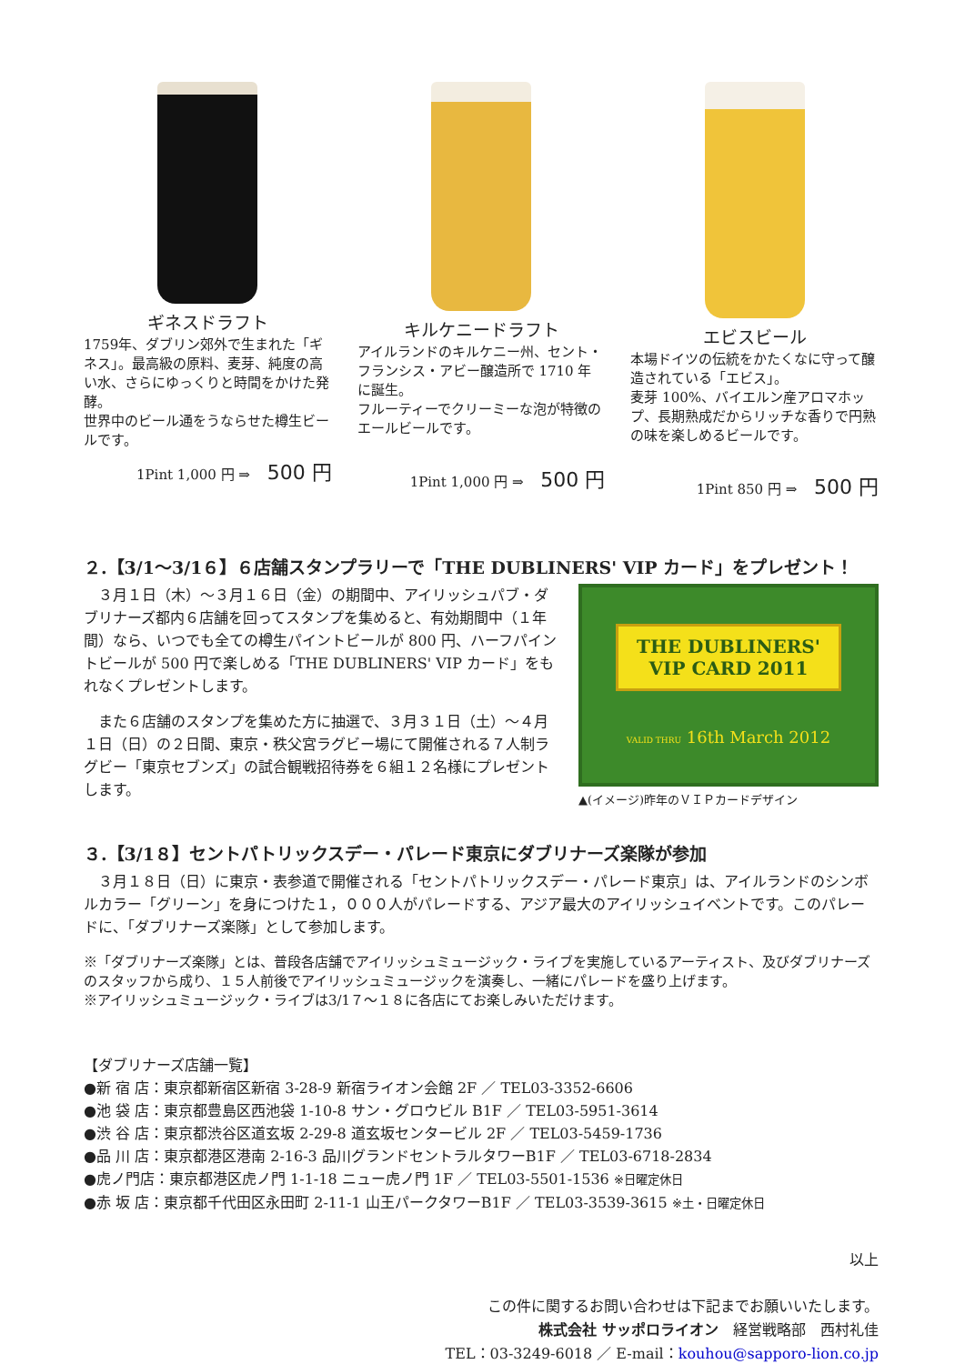ギネスドラフト
1759年、ダブリン郊外で生まれた「ギネス」。最高級の原料、麦芽、純度の高い水、さらにゆっくりと時間をかけた発酵。
世界中のビール通をうならせた樽生ビールです。
1Pint 1,000 円 ⇒ 500 円
キルケニードラフト
アイルランドのキルケニー州、セント・フランシス・アビー醸造所で 1710 年に誕生。
フルーティーでクリーミーな泡が特徴のエールビールです。
1Pint 1,000 円 ⇒ 500 円
エビスビール
本場ドイツの伝統をかたくなに守って醸造されている「エビス」。
麦芽 100%、バイエルン産アロマホップ、長期熟成だからリッチな香りで円熟の味を楽しめるビールです。
1Pint 850 円 ⇒ 500 円
２.【3/1～3/1６】６店舗スタンプラリーで「THE DUBLINERS' VIP カード」をプレゼント！
　３月１日（木）～３月１６日（金）の期間中、アイリッシュパブ・ダブリナーズ都内６店舗を回ってスタンプを集めると、有効期間中（１年間）なら、いつでも全ての樽生パイントビールが 800 円、ハーフパイントビールが 500 円で楽しめる「THE DUBLINERS' VIP カード」をもれなくプレゼントします。
　また６店舗のスタンプを集めた方に抽選で、３月３１日（土）～４月１日（日）の２日間、東京・秩父宮ラグビー場にて開催される７人制ラグビー「東京セブンズ」の試合観戦招待券を６組１２名様にプレゼントします。
THE DUBLINERS'
VIP CARD 2011
VALID THRU 16th March 2012
▲(イメージ)昨年のＶＩＰカードデザイン
３.【3/1８】セントパトリックスデー・パレード東京にダブリナーズ楽隊が参加
　３月１８日（日）に東京・表参道で開催される「セントパトリックスデー・パレード東京」は、アイルランドのシンボルカラー「グリーン」を身につけた１，０００人がパレードする、アジア最大のアイリッシュイベントです。このパレードに、「ダブリナーズ楽隊」として参加します。
※「ダブリナーズ楽隊」とは、普段各店舗でアイリッシュミュージック・ライブを実施しているアーティスト、及びダブリナーズのスタッフから成り、１５人前後でアイリッシュミュージックを演奏し、一緒にパレードを盛り上げます。
※アイリッシュミュージック・ライブは3/1７～１８に各店にてお楽しみいただけます。
【ダブリナーズ店舗一覧】
●新 宿 店：東京都新宿区新宿 3-28-9 新宿ライオン会館 2F ／ TEL03-3352-6606
●池 袋 店：東京都豊島区西池袋 1-10-8 サン・グロウビル B1F ／ TEL03-5951-3614
●渋 谷 店：東京都渋谷区道玄坂 2-29-8 道玄坂センタービル 2F ／ TEL03-5459-1736
●品 川 店：東京都港区港南 2-16-3 品川グランドセントラルタワーB1F ／ TEL03-6718-2834
●虎ノ門店：東京都港区虎ノ門 1-1-18 ニュー虎ノ門 1F ／ TEL03-5501-1536 ※日曜定休日
●赤 坂 店：東京都千代田区永田町 2-11-1 山王パークタワーB1F ／ TEL03-3539-3615 ※土・日曜定休日
以上
この件に関するお問い合わせは下記までお願いいたします。
株式会社 サッポロライオン　経営戦略部　西村礼佳
TEL：03-3249-6018 ／ E-mail：kouhou@sapporo-lion.co.jp